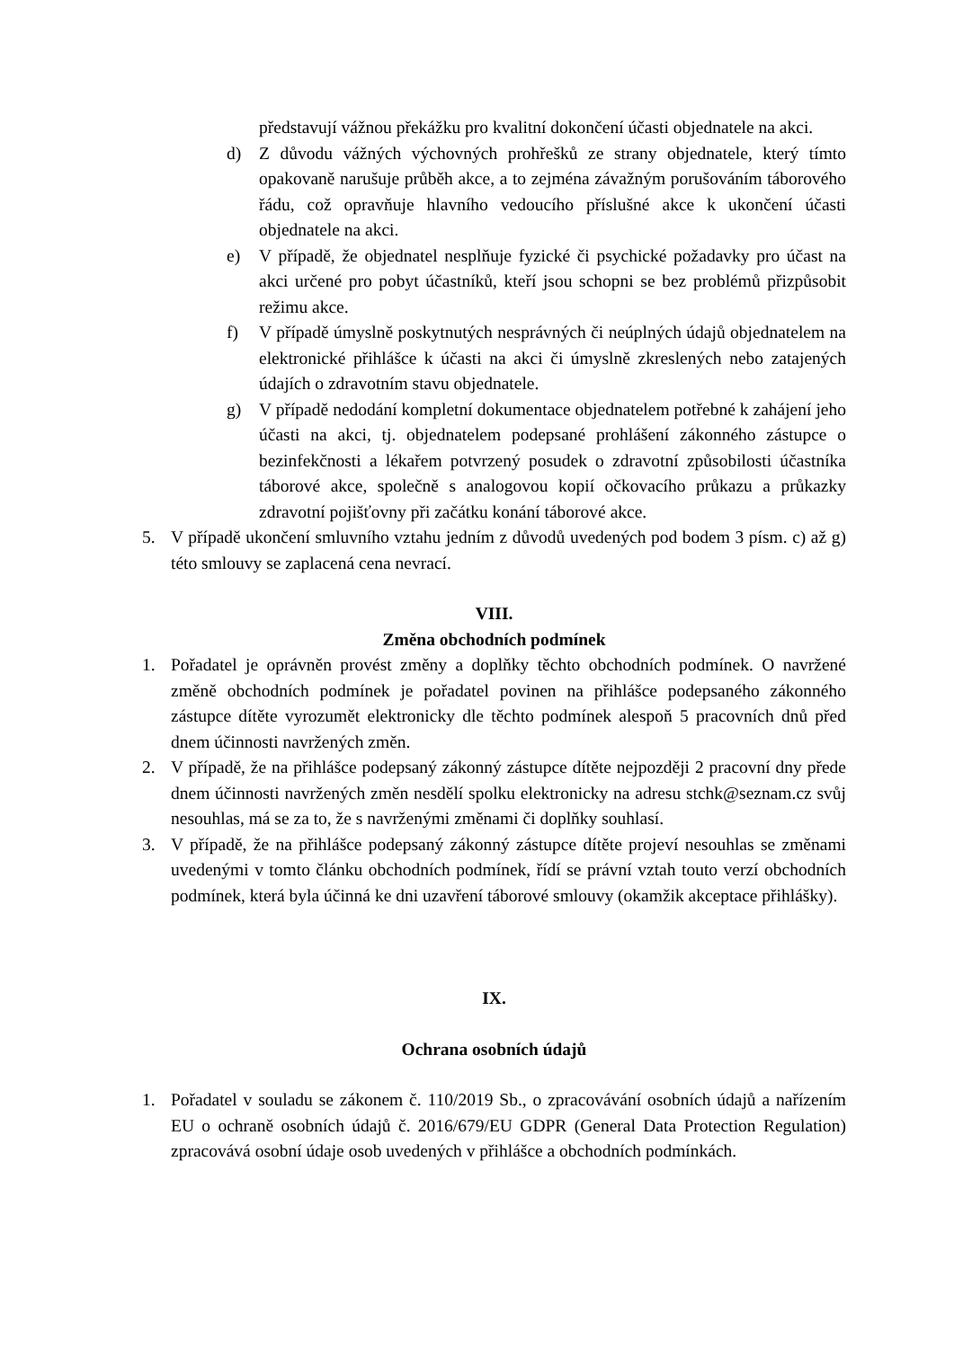představují vážnou překážku pro kvalitní dokončení účasti objednatele na akci.
d) Z důvodu vážných výchovných prohřešků ze strany objednatele, který tímto opakovaně narušuje průběh akce, a to zejména závažným porušováním táborového řádu, což opravňuje hlavního vedoucího příslušné akce k ukončení účasti objednatele na akci.
e) V případě, že objednatel nesplňuje fyzické či psychické požadavky pro účast na akci určené pro pobyt účastníků, kteří jsou schopni se bez problémů přizpůsobit režimu akce.
f) V případě úmyslně poskytnutých nesprávných či neúplných údajů objednatelem na elektronické přihlášce k účasti na akci či úmyslně zkreslených nebo zatajených údajích o zdravotním stavu objednatele.
g) V případě nedodání kompletní dokumentace objednatelem potřebné k zahájení jeho účasti na akci, tj. objednatelem podepsané prohlášení zákonného zástupce o bezinfekčnosti a lékařem potvrzený posudek o zdravotní způsobilosti účastníka táborové akce, společně s analogovou kopií očkovacího průkazu a průkazky zdravotní pojišťovny při začátku konání táborové akce.
5. V případě ukončení smluvního vztahu jedním z důvodů uvedených pod bodem 3 písm. c) až g) této smlouvy se zaplacená cena nevrací.
VIII.
Změna obchodních podmínek
1. Pořadatel je oprávněn provést změny a doplňky těchto obchodních podmínek. O navržené změně obchodních podmínek je pořadatel povinen na přihlášce podepsaného zákonného zástupce dítěte vyrozumět elektronicky dle těchto podmínek alespoň 5 pracovních dnů před dnem účinnosti navržených změn.
2. V případě, že na přihlášce podepsaný zákonný zástupce dítěte nejpozději 2 pracovní dny přede dnem účinnosti navržených změn nesdělí spolku elektronicky na adresu stchk@seznam.cz svůj nesouhlas, má se za to, že s navrženými změnami či doplňky souhlasí.
3. V případě, že na přihlášce podepsaný zákonný zástupce dítěte projeví nesouhlas se změnami uvedenými v tomto článku obchodních podmínek, řídí se právní vztah touto verzí obchodních podmínek, která byla účinná ke dni uzavření táborové smlouvy (okamžik akceptace přihlášky).
IX.
Ochrana osobních údajů
1. Pořadatel v souladu se zákonem č. 110/2019 Sb., o zpracovávání osobních údajů a nařízením EU o ochraně osobních údajů č. 2016/679/EU GDPR (General Data Protection Regulation) zpracovává osobní údaje osob uvedených v přihlášce a obchodních podmínkách.